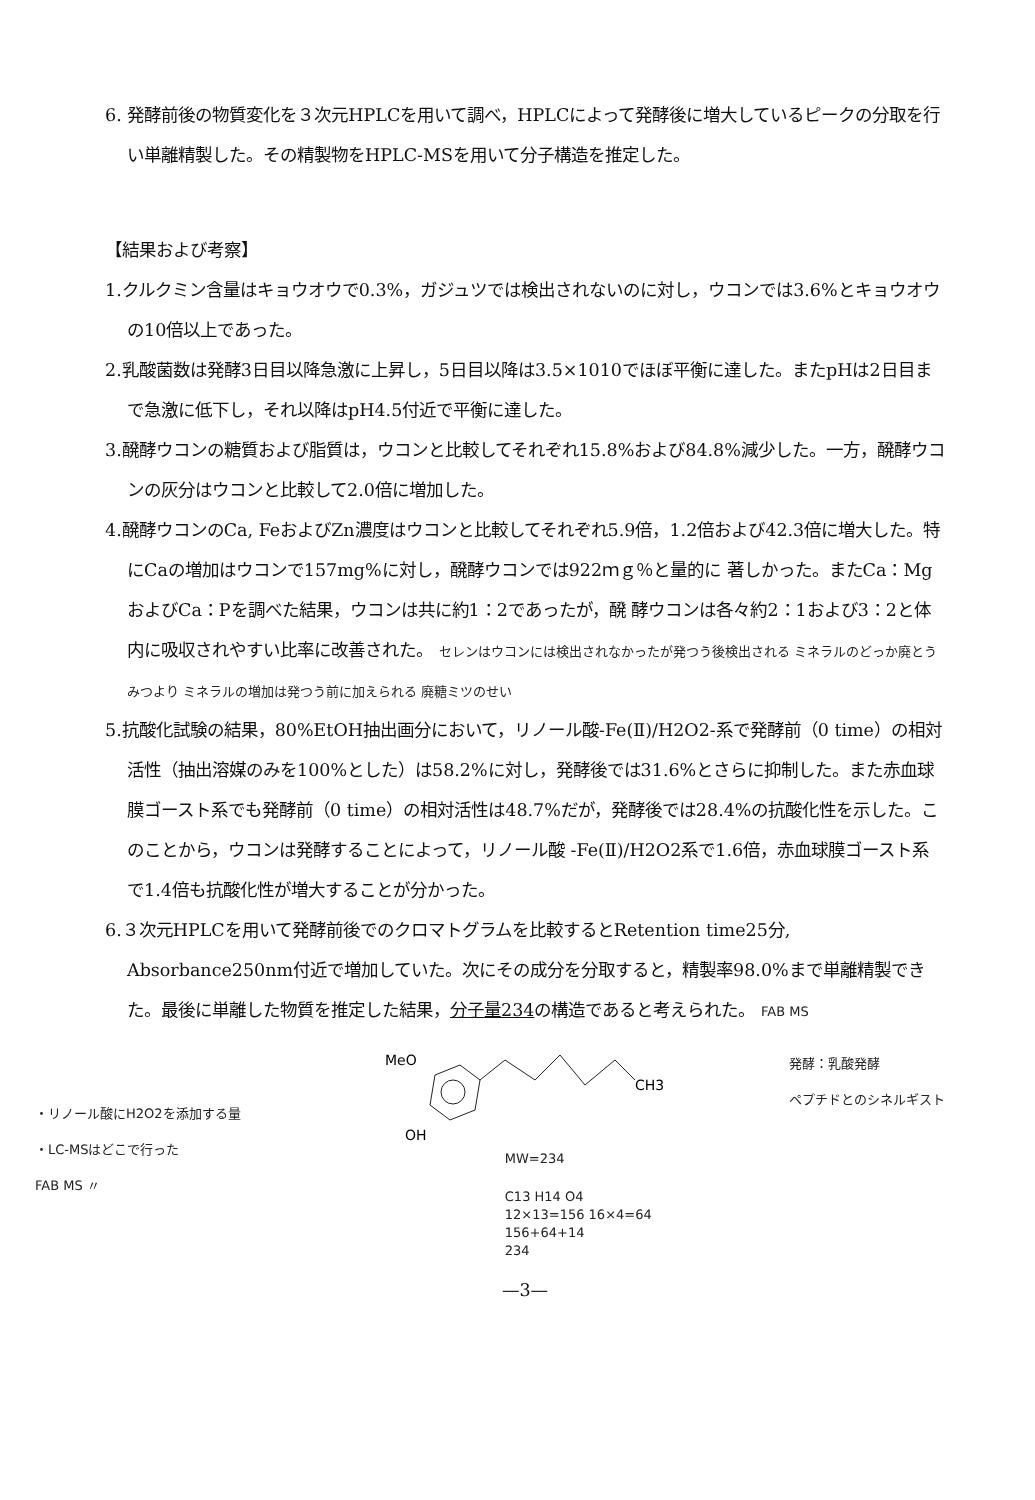6. 発酵前後の物質変化を３次元HPLCを用いて調べ，HPLCによって発酵後に増大しているピークの分取を行い単離精製した。その精製物をHPLC-MSを用いて分子構造を推定した。
【結果および考察】
1.クルクミン含量はキョウオウで0.3%，ガジュツでは検出されないのに対し，ウコンでは3.6%とキョウオウの10倍以上であった。
2.乳酸菌数は発酵3日目以降急激に上昇し，5日目以降は3.5×1010でほぼ平衡に達した。またpHは2日目まで急激に低下し，それ以降はpH4.5付近で平衡に達した。
3.醗酵ウコンの糖質および脂質は，ウコンと比較してそれぞれ15.8%および84.8%減少した。一方，醗酵ウコンの灰分はウコンと比較して2.0倍に増加した。
4.醗酵ウコンのCa, FeおよびZn濃度はウコンと比較してそれぞれ5.9倍，1.2倍および42.3倍に増大した。特にCaの増加はウコンで157mg%に対し，醗酵ウコンでは922ｍｇ％と量的に 著しかった。またCa：MgおよびCa：Pを調べた結果，ウコンは共に約1：2であったが，醗 酵ウコンは各々約2：1および3：2と体内に吸収されやすい比率に改善された。 セレンはウコンには検出されなかったが発つう後検出される ミネラルのどっか廃とうみつより ミネラルの増加は発つう前に加えられる 廃糖ミツのせい
5.抗酸化試験の結果，80%EtOH抽出画分において，リノール酸-Fe(Ⅱ)/H2O2-系で発酵前（0 time）の相対活性（抽出溶媒のみを100%とした）は58.2%に対し，発酵後では31.6%とさらに抑制した。また赤血球膜ゴースト系でも発酵前（0 time）の相対活性は48.7%だが，発酵後では28.4%の抗酸化性を示した。このことから，ウコンは発酵することによって，リノール酸 -Fe(Ⅱ)/H2O2系で1.6倍，赤血球膜ゴースト系で1.4倍も抗酸化性が増大することが分かった。
6.３次元HPLCを用いて発酵前後でのクロマトグラムを比較するとRetention time25分, Absorbance250nm付近で増加していた。次にその成分を分取すると，精製率98.0%まで単離精製できた。最後に単離した物質を推定した結果，分子量234の構造であると考えられた。 FAB MS
・リノール酸にH2O2を添加する量
・LC-MSはどこで行った
FAB MS 〃
MeO
CH3
OH
MW=234
C13 H14 O4
12×13=156 16×4=64
156+64+14
234
発酵：乳酸発酵
ペプチドとのシネルギスト
—3—